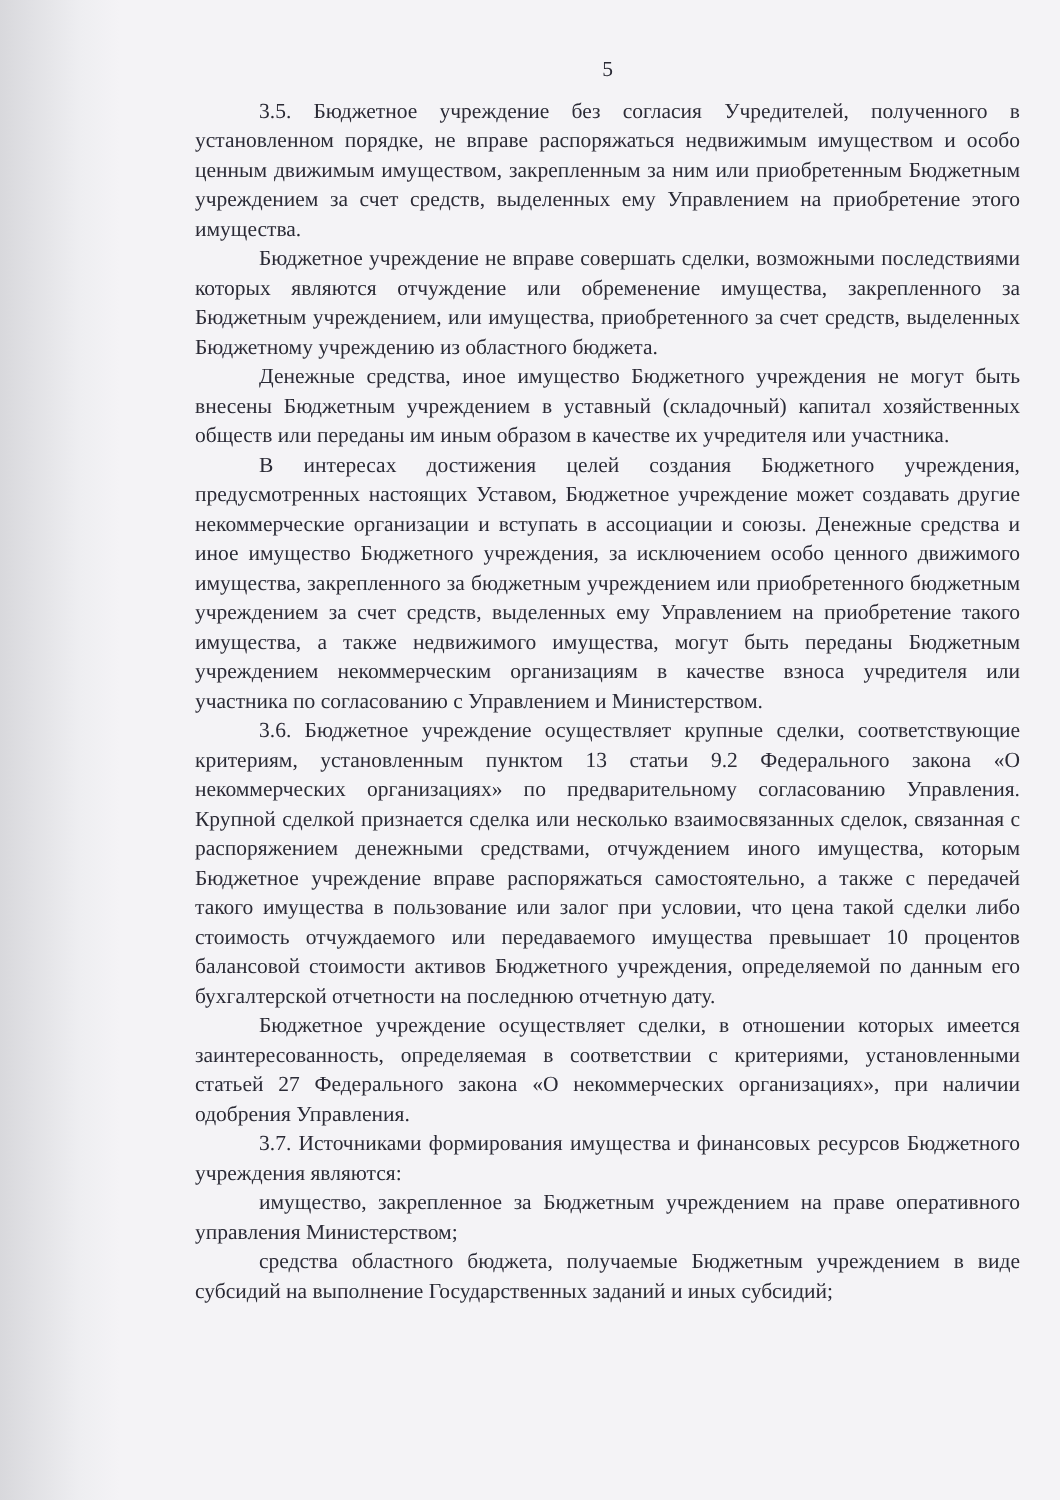5
3.5. Бюджетное учреждение без согласия Учредителей, полученного в установленном порядке, не вправе распоряжаться недвижимым имуществом и особо ценным движимым имуществом, закрепленным за ним или приобретенным Бюджетным учреждением за счет средств, выделенных ему Управлением на приобретение этого имущества.
Бюджетное учреждение не вправе совершать сделки, возможными последствиями которых являются отчуждение или обременение имущества, закрепленного за Бюджетным учреждением, или имущества, приобретенного за счет средств, выделенных Бюджетному учреждению из областного бюджета.
Денежные средства, иное имущество Бюджетного учреждения не могут быть внесены Бюджетным учреждением в уставный (складочный) капитал хозяйственных обществ или переданы им иным образом в качестве их учредителя или участника.
В интересах достижения целей создания Бюджетного учреждения, предусмотренных настоящих Уставом, Бюджетное учреждение может создавать другие некоммерческие организации и вступать в ассоциации и союзы. Денежные средства и иное имущество Бюджетного учреждения, за исключением особо ценного движимого имущества, закрепленного за бюджетным учреждением или приобретенного бюджетным учреждением за счет средств, выделенных ему Управлением на приобретение такого имущества, а также недвижимого имущества, могут быть переданы Бюджетным учреждением некоммерческим организациям в качестве взноса учредителя или участника по согласованию с Управлением и Министерством.
3.6. Бюджетное учреждение осуществляет крупные сделки, соответствующие критериям, установленным пунктом 13 статьи 9.2 Федерального закона «О некоммерческих организациях» по предварительному согласованию Управления. Крупной сделкой признается сделка или несколько взаимосвязанных сделок, связанная с распоряжением денежными средствами, отчуждением иного имущества, которым Бюджетное учреждение вправе распоряжаться самостоятельно, а также с передачей такого имущества в пользование или залог при условии, что цена такой сделки либо стоимость отчуждаемого или передаваемого имущества превышает 10 процентов балансовой стоимости активов Бюджетного учреждения, определяемой по данным его бухгалтерской отчетности на последнюю отчетную дату.
Бюджетное учреждение осуществляет сделки, в отношении которых имеется заинтересованность, определяемая в соответствии с критериями, установленными статьей 27 Федерального закона «О некоммерческих организациях», при наличии одобрения Управления.
3.7. Источниками формирования имущества и финансовых ресурсов Бюджетного учреждения являются:
имущество, закрепленное за Бюджетным учреждением на праве оперативного управления Министерством;
средства областного бюджета, получаемые Бюджетным учреждением в виде субсидий на выполнение Государственных заданий и иных субсидий;